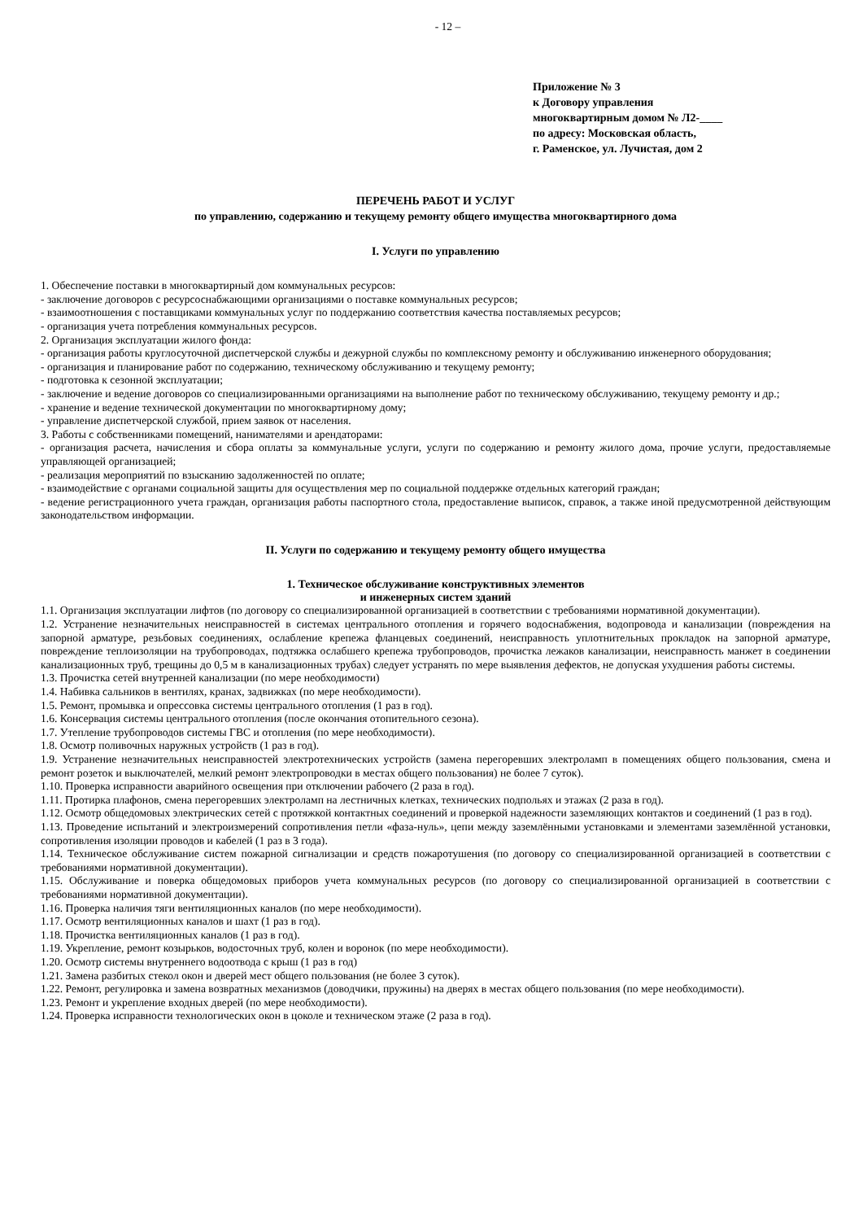- 12 –
Приложение № 3
к Договору управления
многоквартирным домом № Л2-____
по адресу: Московская область,
г. Раменское, ул. Лучистая, дом 2
ПЕРЕЧЕНЬ РАБОТ И УСЛУГ
по управлению, содержанию и текущему ремонту общего имущества многоквартирного дома
I. Услуги по управлению
1. Обеспечение поставки в многоквартирный дом коммунальных ресурсов:
- заключение договоров с ресурсоснабжающими организациями о поставке коммунальных ресурсов;
- взаимоотношения с поставщиками коммунальных услуг по поддержанию соответствия качества поставляемых ресурсов;
- организация учета потребления коммунальных ресурсов.
2. Организация эксплуатации жилого фонда:
- организация работы круглосуточной диспетчерской службы и дежурной службы по комплексному ремонту и обслуживанию инженерного оборудования;
- организация и планирование работ по содержанию, техническому обслуживанию и текущему ремонту;
- подготовка к сезонной эксплуатации;
- заключение и ведение договоров со специализированными организациями на выполнение работ по техническому обслуживанию, текущему ремонту и др.;
- хранение и ведение технической документации по многоквартирному дому;
- управление диспетчерской службой, прием заявок от населения.
3. Работы с собственниками помещений, нанимателями и арендаторами:
- организация расчета, начисления и сбора оплаты за коммунальные услуги, услуги по содержанию и ремонту жилого дома, прочие услуги, предоставляемые управляющей организацией;
- реализация мероприятий по взысканию задолженностей по оплате;
- взаимодействие с органами социальной защиты для осуществления мер по социальной поддержке отдельных категорий граждан;
- ведение регистрационного учета граждан, организация работы паспортного стола, предоставление выписок, справок, а также иной предусмотренной действующим законодательством информации.
II. Услуги по содержанию и текущему ремонту общего имущества
1. Техническое обслуживание конструктивных элементов
и инженерных систем зданий
1.1. Организация эксплуатации лифтов (по договору со специализированной организацией в соответствии с требованиями нормативной документации).
1.2. Устранение незначительных неисправностей в системах центрального отопления и горячего водоснабжения, водопровода и канализации (повреждения на запорной арматуре, резьбовых соединениях, ослабление крепежа фланцевых соединений, неисправность уплотнительных прокладок на запорной арматуре, повреждение теплоизоляции на трубопроводах, подтяжка ослабшего крепежа трубопроводов, прочистка лежаков канализации, неисправность манжет в соединении канализационных труб, трещины до 0,5 м в канализационных трубах) следует устранять по мере выявления дефектов, не допуская ухудшения работы системы.
1.3. Прочистка сетей внутренней канализации (по мере необходимости)
1.4. Набивка сальников в вентилях, кранах, задвижках (по мере необходимости).
1.5. Ремонт, промывка и опрессовка системы центрального отопления (1 раз в год).
1.6. Консервация системы центрального отопления (после окончания отопительного сезона).
1.7. Утепление трубопроводов системы ГВС и отопления (по мере необходимости).
1.8. Осмотр поливочных наружных устройств (1 раз в год).
1.9. Устранение незначительных неисправностей электротехнических устройств (замена перегоревших электроламп в помещениях общего пользования, смена и ремонт розеток и выключателей, мелкий ремонт электропроводки в местах общего пользования) не более 7 суток).
1.10. Проверка исправности аварийного освещения при отключении рабочего (2 раза в год).
1.11. Протирка плафонов, смена перегоревших электроламп на лестничных клетках, технических подпольях и этажах (2 раза в год).
1.12. Осмотр общедомовых электрических сетей с протяжкой контактных соединений и проверкой надежности заземляющих контактов и соединений (1 раз в год).
1.13. Проведение испытаний и электроизмерений сопротивления петли «фаза-нуль», цепи между заземлёнными установками и элементами заземлённой установки, сопротивления изоляции проводов и кабелей (1 раз в 3 года).
1.14. Техническое обслуживание систем пожарной сигнализации и средств пожаротушения (по договору со специализированной организацией в соответствии с требованиями нормативной документации).
1.15. Обслуживание и поверка общедомовых приборов учета коммунальных ресурсов (по договору со специализированной организацией в соответствии с требованиями нормативной документации).
1.16. Проверка наличия тяги вентиляционных каналов (по мере необходимости).
1.17. Осмотр вентиляционных каналов и шахт (1 раз в год).
1.18. Прочистка вентиляционных каналов (1 раз в год).
1.19. Укрепление, ремонт козырьков, водосточных труб, колен и воронок (по мере необходимости).
1.20. Осмотр системы внутреннего водоотвода с крыш (1 раз в год)
1.21. Замена разбитых стекол окон и дверей мест общего пользования (не более 3 суток).
1.22. Ремонт, регулировка и замена возвратных механизмов (доводчики, пружины) на дверях в местах общего пользования (по мере необходимости).
1.23. Ремонт и укрепление входных дверей (по мере необходимости).
1.24. Проверка исправности технологических окон в цоколе и техническом этаже (2 раза в год).